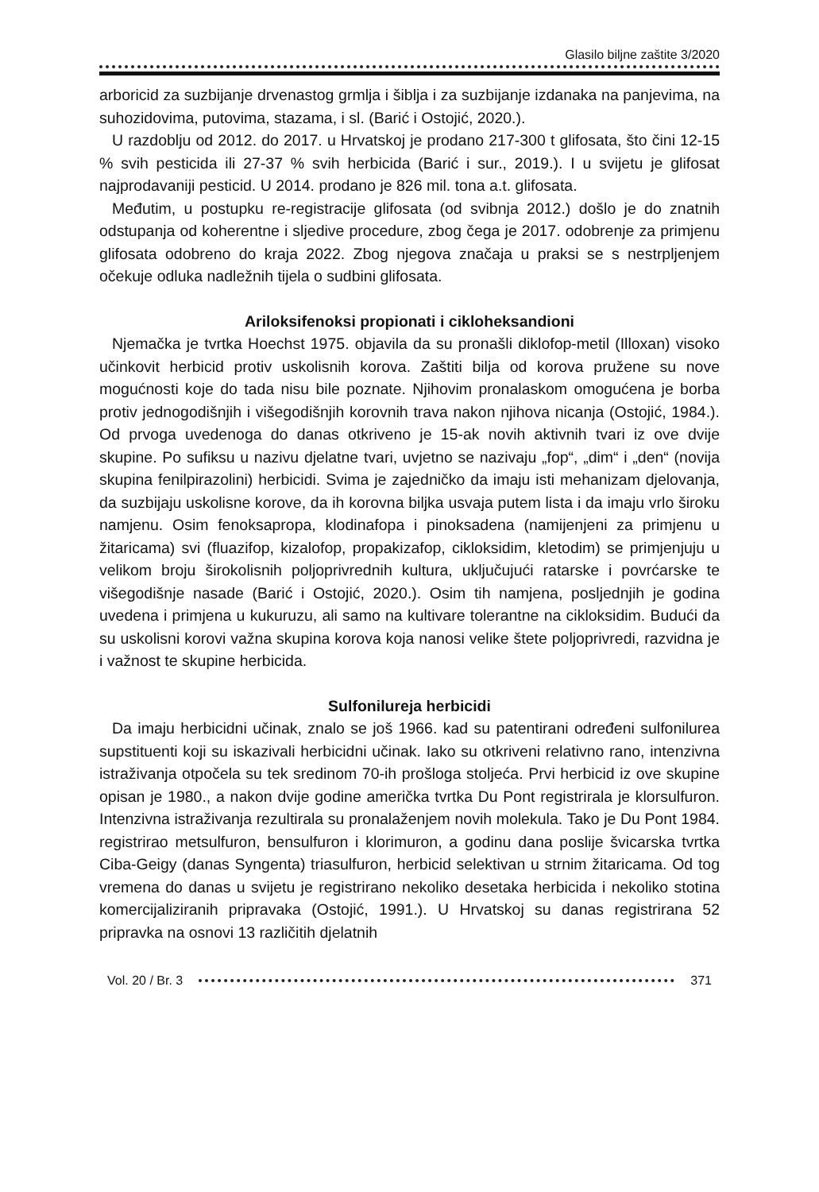Glasilo biljne zaštite 3/2020
arboricid za suzbijanje drvenastog grmlja i šiblja i za suzbijanje izdanaka na panjevima, na suhozidovima, putovima, stazama, i sl. (Barić i Ostojić, 2020.).
U razdoblju od 2012. do 2017. u Hrvatskoj je prodano 217-300 t glifosata, što čini 12-15 % svih pesticida ili 27-37 % svih herbicida (Barić i sur., 2019.). I u svijetu je glifosat najprodavaniji pesticid. U 2014. prodano je 826 mil. tona a.t. glifosata.
Međutim, u postupku re-registracije glifosata (od svibnja 2012.) došlo je do znatnih odstupanja od koherentne i sljedive procedure, zbog čega je 2017. odobrenje za primjenu glifosata odobreno do kraja 2022. Zbog njegova značaja u praksi se s nestrpljenjem očekuje odluka nadležnih tijela o sudbini glifosata.
Ariloksifenoksi propionati i cikloheksandioni
Njemačka je tvrtka Hoechst 1975. objavila da su pronašli diklofop-metil (Illoxan) visoko učinkovit herbicid protiv uskolisnih korova. Zaštiti bilja od korova pružene su nove mogućnosti koje do tada nisu bile poznate. Njihovim pronalaskom omogućena je borba protiv jednogodišnjih i višegodišnjih korovnih trava nakon njihova nicanja (Ostojić, 1984.). Od prvoga uvedenoga do danas otkriveno je 15-ak novih aktivnih tvari iz ove dvije skupine. Po sufiksu u nazivu djelatne tvari, uvjetno se nazivaju „fop“, „dim“ i „den“ (novija skupina fenilpirazolini) herbicidi. Svima je zajedničko da imaju isti mehanizam djelovanja, da suzbijaju uskolisne korove, da ih korovna biljka usvaja putem lista i da imaju vrlo široku namjenu. Osim fenoksapropa, klodinafopa i pinoksadena (namijenjeni za primjenu u žitaricama) svi (fluazifop, kizalofop, propakizafop, cikloksidim, kletodim) se primjenjuju u velikom broju širokolisnih poljoprivrednih kultura, uključujući ratarske i povrćarske te višegodišnje nasade (Barić i Ostojić, 2020.). Osim tih namjena, posljednjih je godina uvedena i primjena u kukuruzu, ali samo na kultivare tolerantne na cikloksidim. Budući da su uskolisni korovi važna skupina korova koja nanosi velike štete poljoprivredi, razvidna je i važnost te skupine herbicida.
Sulfonilureja herbicidi
Da imaju herbicidni učinak, znalo se još 1966. kad su patentirani određeni sulfonilurea supstituenti koji su iskazivali herbicidni učinak. Iako su otkriveni relativno rano, intenzivna istraživanja otpočela su tek sredinom 70-ih prošloga stoljeća. Prvi herbicid iz ove skupine opisan je 1980., a nakon dvije godine američka tvrtka Du Pont registrirala je klorsulfuron. Intenzivna istraživanja rezultirala su pronalaženjem novih molekula. Tako je Du Pont 1984. registrirao metsulfuron, bensulfuron i klorimuron, a godinu dana poslije švicarska tvrtka Ciba-Geigy (danas Syngenta) triasulfuron, herbicid selektivan u strnim žitaricama. Od tog vremena do danas u svijetu je registrirano nekoliko desetaka herbicida i nekoliko stotina komercijaliziranih pripravaka (Ostojić, 1991.). U Hrvatskoj su danas registrirana 52 pripravka na osnovi 13 različitih djelatnih
Vol. 20 / Br. 3 371